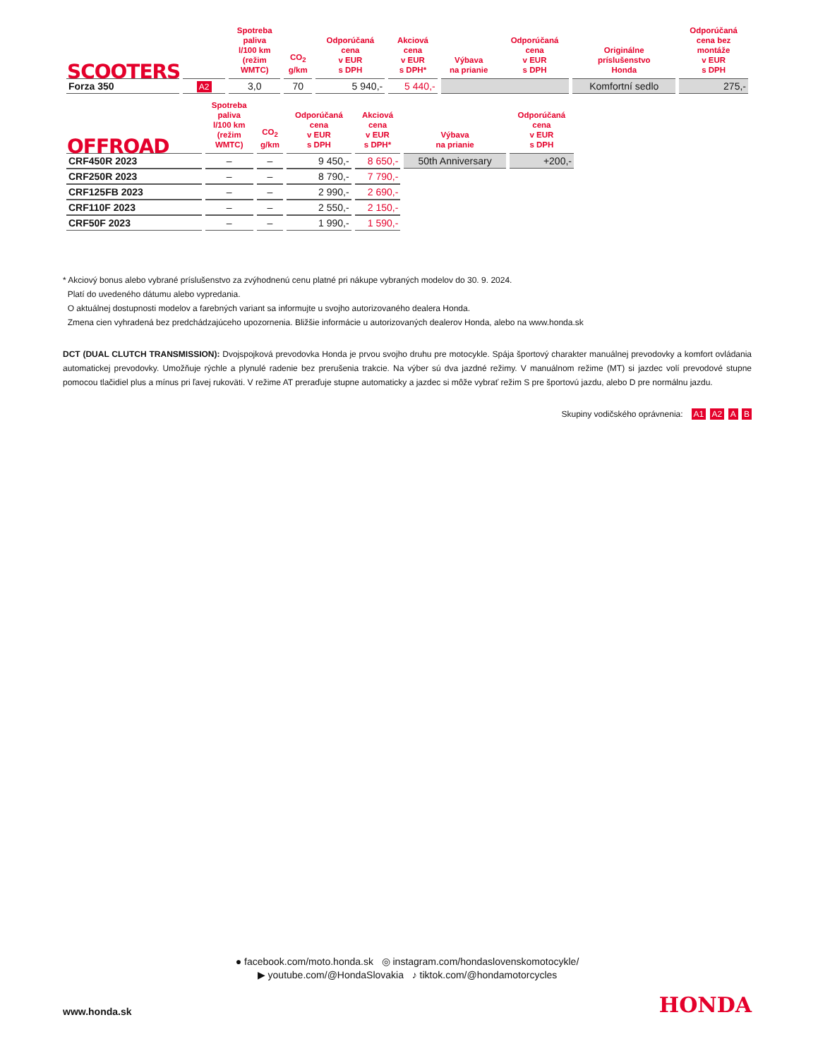| SCOOTERS | | Spotreba paliva l/100 km (režim WMTC) | CO<sub>2</sub> g/km | Odporúčaná cena v EUR s DPH | Akciová cena v EUR s DPH* | Výbava na prianie | Odporúčaná cena v EUR s DPH | Originálne príslušenstvo Honda | Odporúčaná cena bez montáže v EUR s DPH |
| --- | --- | --- | --- | --- | --- | --- | --- | --- | --- |
| Forza 350 | A2 | 3,0 | 70 | 5 940,- | 5 440,- | | | Komfortní sedlo | 275,- |
| OFFROAD | Spotreba paliva l/100 km (režim WMTC) | CO<sub>2</sub> g/km | Odporúčaná cena v EUR s DPH | Akciová cena v EUR s DPH* | Výbava na prianie | Odporúčaná cena v EUR s DPH | |
| --- | --- | --- | --- | --- | --- | --- | --- |
| CRF450R 2023 | – | – | 9 450,- | 8 650,- | 50th Anniversary | +200,- | |
| CRF250R 2023 | – | – | 8 790,- | 7 790,- | | | |
| CRF125FB 2023 | – | – | 2 990,- | 2 690,- | | | |
| CRF110F 2023 | – | – | 2 550,- | 2 150,- | | | |
| CRF50F 2023 | – | – | 1 990,- | 1 590,- | | | |
* Akciový bonus alebo vybrané príslušenstvo za zvýhodnenú cenu platné pri nákupe vybraných modelov do 30. 9. 2024.
Platí do uvedeného dátumu alebo vypredania.
O aktuálnej dostupnosti modelov a farebných variant sa informujte u svojho autorizovaného dealera Honda.
Zmena cien vyhradená bez predchádzajúceho upozornenia. Bližšie informácie u autorizovaných dealerov Honda, alebo na www.honda.sk
DCT (DUAL CLUTCH TRANSMISSION): Dvojspojková prevodovka Honda je prvou svojho druhu pre motocykle. Spája športový charakter manuálnej prevodovky a komfort ovládania automatickej prevodovky. Umožňuje rýchle a plynulé radenie bez prerušenia trakcie. Na výber sú dva jazdné režimy. V manuálnom režime (MT) si jazdec volí prevodové stupne pomocou tlačidiel plus a mínus pri ľavej rukoväti. V režime AT preraďuje stupne automaticky a jazdec si môže vybrať režim S pre športovú jazdu, alebo D pre normálnu jazdu.
Skupiny vodičského oprávnenia: A1 A2 A B
● facebook.com/moto.honda.sk ◎ instagram.com/hondaslovenskomotocykle/
▶ youtube.com/@HondaSlovakia ♪ tiktok.com/@hondamotorcycles
www.honda.sk HONDA